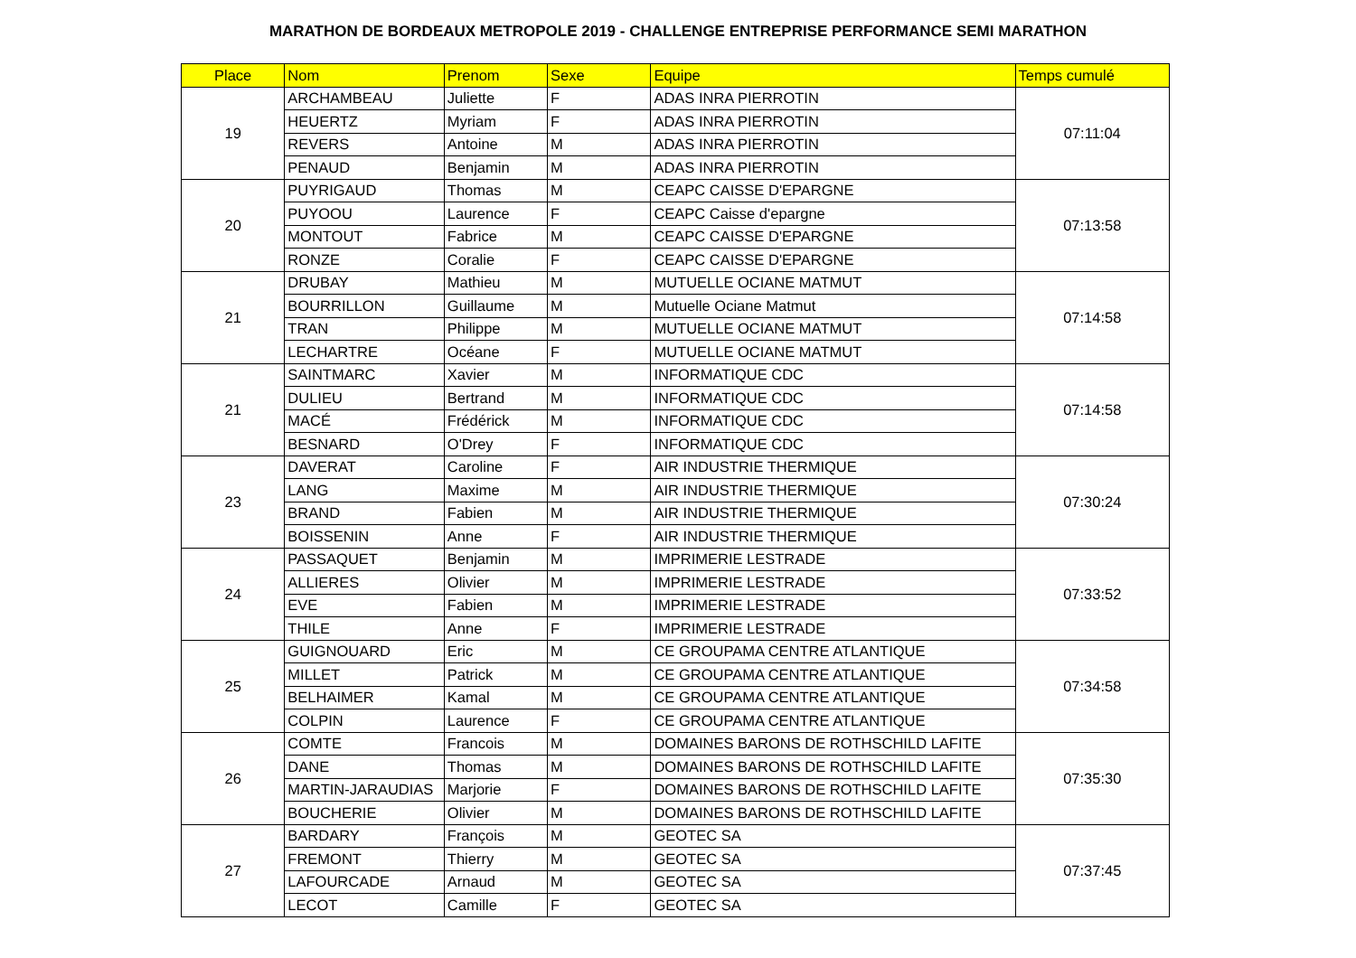MARATHON DE BORDEAUX METROPOLE 2019 - CHALLENGE ENTREPRISE PERFORMANCE SEMI MARATHON
| Place | Nom | Prenom | Sexe | Equipe | Temps cumulé |
| --- | --- | --- | --- | --- | --- |
| 19 | ARCHAMBEAU | Juliette | F | ADAS INRA PIERROTIN | 07:11:04 |
| | HEUERTZ | Myriam | F | ADAS INRA PIERROTIN | |
| | REVERS | Antoine | M | ADAS INRA PIERROTIN | |
| | PENAUD | Benjamin | M | ADAS INRA PIERROTIN | |
| 20 | PUYRIGAUD | Thomas | M | CEAPC CAISSE D'EPARGNE | 07:13:58 |
| | PUYOOU | Laurence | F | CEAPC Caisse d'epargne | |
| | MONTOUT | Fabrice | M | CEAPC CAISSE D'EPARGNE | |
| | RONZE | Coralie | F | CEAPC CAISSE D'EPARGNE | |
| 21 | DRUBAY | Mathieu | M | MUTUELLE OCIANE MATMUT | 07:14:58 |
| | BOURRILLON | Guillaume | M | Mutuelle Ociane Matmut | |
| | TRAN | Philippe | M | MUTUELLE OCIANE MATMUT | |
| | LECHARTRE | Océane | F | MUTUELLE OCIANE MATMUT | |
| 21 | SAINTMARC | Xavier | M | INFORMATIQUE CDC | 07:14:58 |
| | DULIEU | Bertrand | M | INFORMATIQUE CDC | |
| | MACÉ | Frédérick | M | INFORMATIQUE CDC | |
| | BESNARD | O'Drey | F | INFORMATIQUE CDC | |
| 23 | DAVERAT | Caroline | F | AIR INDUSTRIE THERMIQUE | 07:30:24 |
| | LANG | Maxime | M | AIR INDUSTRIE THERMIQUE | |
| | BRAND | Fabien | M | AIR INDUSTRIE THERMIQUE | |
| | BOISSENIN | Anne | F | AIR INDUSTRIE THERMIQUE | |
| 24 | PASSAQUET | Benjamin | M | IMPRIMERIE LESTRADE | 07:33:52 |
| | ALLIERES | Olivier | M | IMPRIMERIE LESTRADE | |
| | EVE | Fabien | M | IMPRIMERIE LESTRADE | |
| | THILE | Anne | F | IMPRIMERIE LESTRADE | |
| 25 | GUIGNOUARD | Eric | M | CE GROUPAMA CENTRE ATLANTIQUE | 07:34:58 |
| | MILLET | Patrick | M | CE GROUPAMA CENTRE ATLANTIQUE | |
| | BELHAIMER | Kamal | M | CE GROUPAMA CENTRE ATLANTIQUE | |
| | COLPIN | Laurence | F | CE GROUPAMA CENTRE ATLANTIQUE | |
| 26 | COMTE | Francois | M | DOMAINES BARONS DE ROTHSCHILD LAFITE | 07:35:30 |
| | DANE | Thomas | M | DOMAINES BARONS DE ROTHSCHILD LAFITE | |
| | MARTIN-JARAUDIAS | Marjorie | F | DOMAINES BARONS DE ROTHSCHILD LAFITE | |
| | BOUCHERIE | Olivier | M | DOMAINES BARONS DE ROTHSCHILD LAFITE | |
| 27 | BARDARY | François | M | GEOTEC SA | 07:37:45 |
| | FREMONT | Thierry | M | GEOTEC SA | |
| | LAFOURCADE | Arnaud | M | GEOTEC SA | |
| | LECOT | Camille | F | GEOTEC SA | |